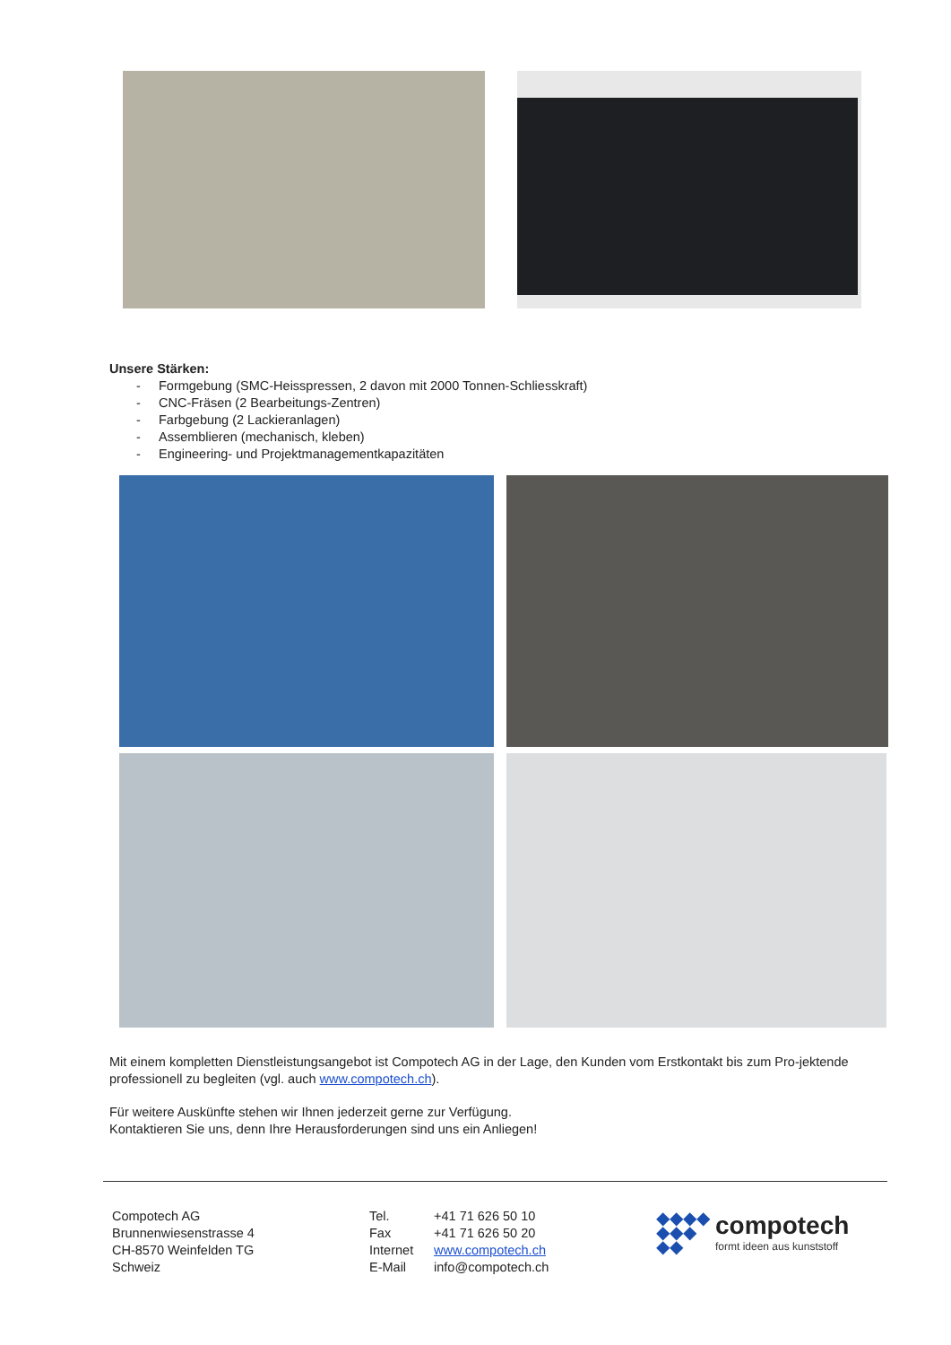Unsere Stärken:
- Formgebung (SMC-Heisspressen, 2 davon mit 2000 Tonnen-Schliesskraft)
- CNC-Fräsen (2 Bearbeitungs-Zentren)
- Farbgebung (2 Lackieranlagen)
- Assemblieren (mechanisch, kleben)
- Engineering- und Projektmanagementkapazitäten
Mit einem kompletten Dienstleistungsangebot ist Compotech AG in der Lage, den Kunden vom Erstkontakt bis zum Pro-jektende professionell zu begleiten (vgl. auch www.compotech.ch).
Für weitere Auskünfte stehen wir Ihnen jederzeit gerne zur Verfügung.
Kontaktieren Sie uns, denn Ihre Herausforderungen sind uns ein Anliegen!
Compotech AG
Brunnenwiesenstrasse 4
CH-8570 Weinfelden TG
Schweiz
Tel. +41 71 626 50 10
Fax +41 71 626 50 20
Internet www.compotech.ch
E-Mail info@compotech.ch
◆◆◆◆
◆◆◆
◆◆
compotech
formt ideen aus kunststoff